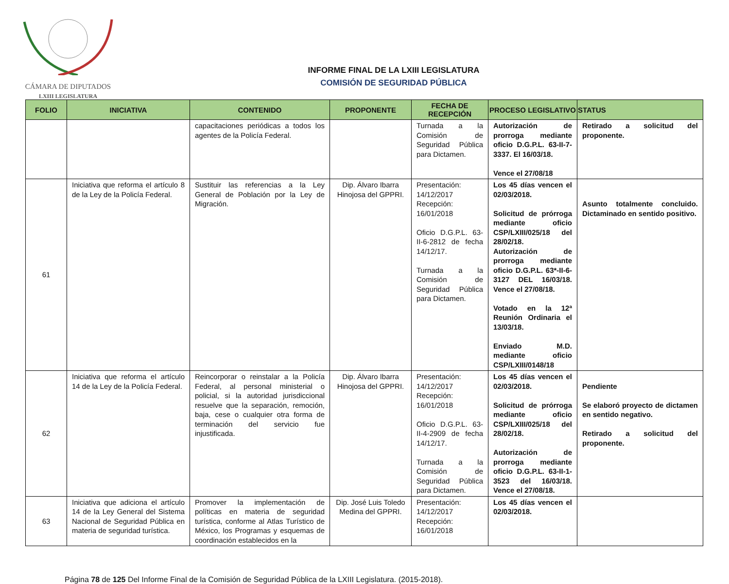CÁMARA DE DIPUTADOS
LXIII LEGISLATURA
INFORME FINAL DE LA LXIII LEGISLATURA
COMISIÓN DE SEGURIDAD PÚBLICA
| FOLIO | INICIATIVA | CONTENIDO | PROPONENTE | FECHA DE RECEPCIÓN | PROCESO LEGISLATIVO | STATUS |
| --- | --- | --- | --- | --- | --- | --- |
| | | capacitaciones periódicas a todos los agentes de la Policía Federal. | | Turnada a la Comisión de Seguridad Pública para Dictamen. | Autorización de prorroga mediante oficio D.G.P.L. 63-II-7-3337. El 16/03/18. Vence el 27/08/18 | Retirado a solicitud del proponente. |
| 61 | Iniciativa que reforma el artículo 8 de la Ley de la Policía Federal. | Sustituir las referencias a la Ley General de Población por la Ley de Migración. | Dip. Álvaro Ibarra Hinojosa del GPPRI. | Presentación: 14/12/2017 Recepción: 16/01/2018 Oficio D.G.P.L. 63-II-6-2812 de fecha 14/12/17. Turnada a la Comisión de Seguridad Pública para Dictamen. | Los 45 días vencen el 02/03/2018. Solicitud de prórroga mediante oficio CSP/LXIII/025/18 del 28/02/18. Autorización de prorroga mediante oficio D.G.P.L. 63*-II-6-3127 DEL 16/03/18. Vence el 27/08/18. Votado en la 12ª Reunión Ordinaria el 13/03/18. Enviado M.D. mediante oficio CSP/LXIII/0148/18 | Asunto totalmente concluido. Dictaminado en sentido positivo. |
| 62 | Iniciativa que reforma el artículo 14 de la Ley de la Policía Federal. | Reincorporar o reinstalar a la Policía Federal, al personal ministerial o policial, si la autoridad jurisdiccional resuelve que la separación, remoción, baja, cese o cualquier otra forma de terminación del servicio fue injustificada. | Dip. Álvaro Ibarra Hinojosa del GPPRI. | Presentación: 14/12/2017 Recepción: 16/01/2018 Oficio D.G.P.L. 63-II-4-2909 de fecha 14/12/17. Turnada a la Comisión de Seguridad Pública para Dictamen. | Los 45 días vencen el 02/03/2018. Solicitud de prórroga mediante oficio CSP/LXIII/025/18 del 28/02/18. Autorización de prorroga mediante oficio D.G.P.L. 63-II-1-3523 del 16/03/18. Vence el 27/08/18. | Pendiente Se elaboró proyecto de dictamen en sentido negativo. Retirado a solicitud del proponente. |
| 63 | Iniciativa que adiciona el artículo 14 de la Ley General del Sistema Nacional de Seguridad Pública en materia de seguridad turística. | Promover la implementación de políticas en materia de seguridad turística, conforme al Atlas Turístico de México, los Programas y esquemas de coordinación establecidos en la | Dip. José Luis Toledo Medina del GPPRI. | Presentación: 14/12/2017 Recepción: 16/01/2018 | Los 45 días vencen el 02/03/2018. | |
Página 78 de 125 Del Informe Final de la Comisión de Seguridad Pública de la LXIII Legislatura. (2015-2018).